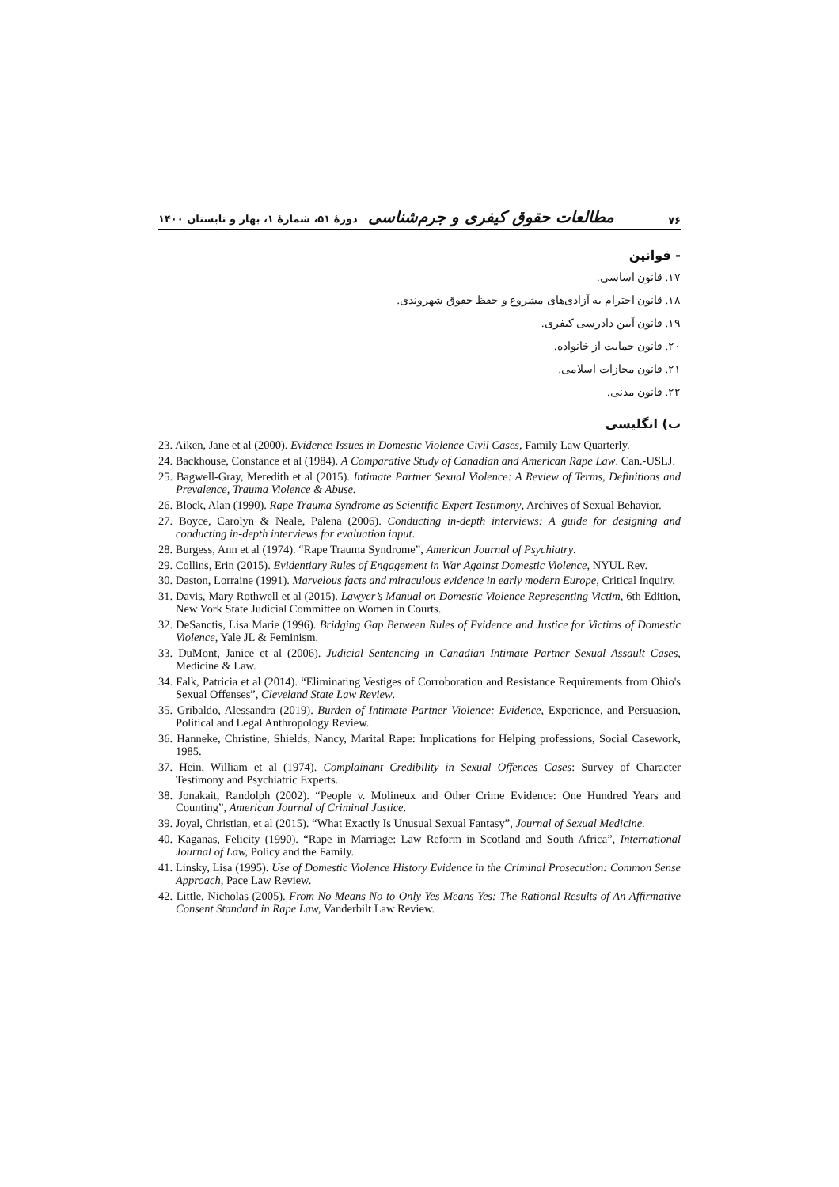۷۶ مطالعات حقوق کیفری و جرم‌شناسی دورهٔ ۵۱، شمارهٔ ۱، بهار و تابستان ۱۴۰۰
- قوانین
۱۷. قانون اساسی.
۱۸. قانون احترام به آزادی‌های مشروع و حفظ حقوق شهروندی.
۱۹. قانون آیین دادرسی کیفری.
۲۰. قانون حمایت از خانواده.
۲۱. قانون مجازات اسلامی.
۲۲. قانون مدنی.
ب) انگلیسی
23. Aiken, Jane et al (2000). Evidence Issues in Domestic Violence Civil Cases, Family Law Quarterly.
24. Backhouse, Constance et al (1984). A Comparative Study of Canadian and American Rape Law. Can.-USLJ.
25. Bagwell-Gray, Meredith et al (2015). Intimate Partner Sexual Violence: A Review of Terms, Definitions and Prevalence, Trauma Violence & Abuse.
26. Block, Alan (1990). Rape Trauma Syndrome as Scientific Expert Testimony, Archives of Sexual Behavior.
27. Boyce, Carolyn & Neale, Palena (2006). Conducting in-depth interviews: A guide for designing and conducting in-depth interviews for evaluation input.
28. Burgess, Ann et al (1974). “Rape Trauma Syndrome”, American Journal of Psychiatry.
29. Collins, Erin (2015). Evidentiary Rules of Engagement in War Against Domestic Violence, NYUL Rev.
30. Daston, Lorraine (1991). Marvelous facts and miraculous evidence in early modern Europe, Critical Inquiry.
31. Davis, Mary Rothwell et al (2015). Lawyer’s Manual on Domestic Violence Representing Victim, 6th Edition, New York State Judicial Committee on Women in Courts.
32. DeSanctis, Lisa Marie (1996). Bridging Gap Between Rules of Evidence and Justice for Victims of Domestic Violence, Yale JL & Feminism.
33. DuMont, Janice et al (2006). Judicial Sentencing in Canadian Intimate Partner Sexual Assault Cases, Medicine & Law.
34. Falk, Patricia et al (2014). “Eliminating Vestiges of Corroboration and Resistance Requirements from Ohio's Sexual Offenses”, Cleveland State Law Review.
35. Gribaldo, Alessandra (2019). Burden of Intimate Partner Violence: Evidence, Experience, and Persuasion, Political and Legal Anthropology Review.
36. Hanneke, Christine, Shields, Nancy, Marital Rape: Implications for Helping professions, Social Casework, 1985.
37. Hein, William et al (1974). Complainant Credibility in Sexual Offences Cases: Survey of Character Testimony and Psychiatric Experts.
38. Jonakait, Randolph (2002). “People v. Molineux and Other Crime Evidence: One Hundred Years and Counting”, American Journal of Criminal Justice.
39. Joyal, Christian, et al (2015). “What Exactly Is Unusual Sexual Fantasy”, Journal of Sexual Medicine.
40. Kaganas, Felicity (1990). “Rape in Marriage: Law Reform in Scotland and South Africa”, International Journal of Law, Policy and the Family.
41. Linsky, Lisa (1995). Use of Domestic Violence History Evidence in the Criminal Prosecution: Common Sense Approach, Pace Law Review.
42. Little, Nicholas (2005). From No Means No to Only Yes Means Yes: The Rational Results of An Affirmative Consent Standard in Rape Law, Vanderbilt Law Review.